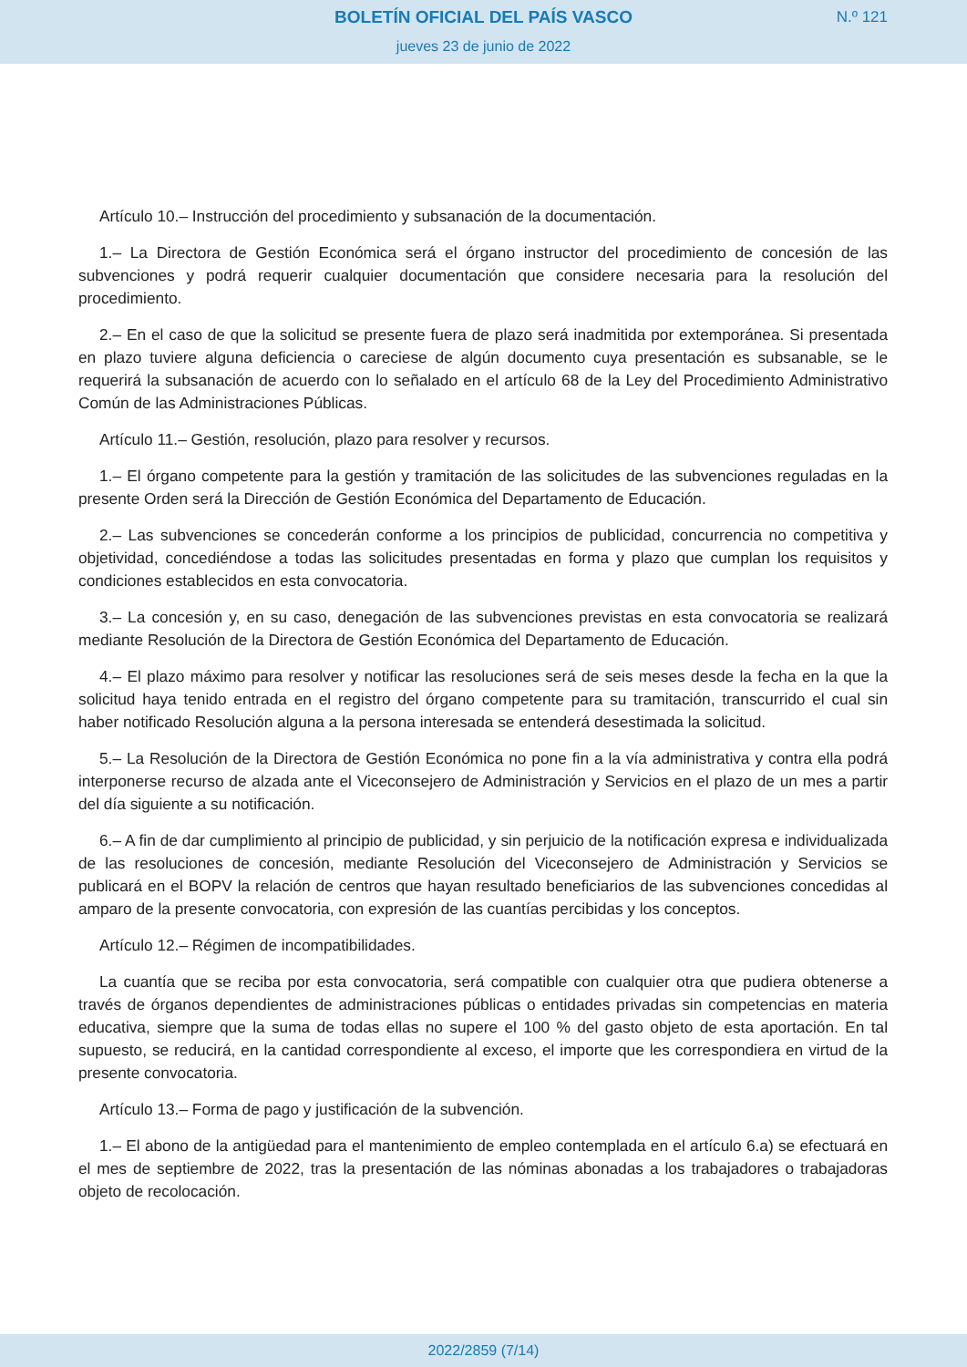BOLETÍN OFICIAL DEL PAÍS VASCO
N.º 121
jueves 23 de junio de 2022
Artículo 10.– Instrucción del procedimiento y subsanación de la documentación.
1.– La Directora de Gestión Económica será el órgano instructor del procedimiento de concesión de las subvenciones y podrá requerir cualquier documentación que considere necesaria para la resolución del procedimiento.
2.– En el caso de que la solicitud se presente fuera de plazo será inadmitida por extemporánea. Si presentada en plazo tuviere alguna deficiencia o careciese de algún documento cuya presentación es subsanable, se le requerirá la subsanación de acuerdo con lo señalado en el artículo 68 de la Ley del Procedimiento Administrativo Común de las Administraciones Públicas.
Artículo 11.– Gestión, resolución, plazo para resolver y recursos.
1.– El órgano competente para la gestión y tramitación de las solicitudes de las subvenciones reguladas en la presente Orden será la Dirección de Gestión Económica del Departamento de Educación.
2.– Las subvenciones se concederán conforme a los principios de publicidad, concurrencia no competitiva y objetividad, concediéndose a todas las solicitudes presentadas en forma y plazo que cumplan los requisitos y condiciones establecidos en esta convocatoria.
3.– La concesión y, en su caso, denegación de las subvenciones previstas en esta convocatoria se realizará mediante Resolución de la Directora de Gestión Económica del Departamento de Educación.
4.– El plazo máximo para resolver y notificar las resoluciones será de seis meses desde la fecha en la que la solicitud haya tenido entrada en el registro del órgano competente para su tramitación, transcurrido el cual sin haber notificado Resolución alguna a la persona interesada se entenderá desestimada la solicitud.
5.– La Resolución de la Directora de Gestión Económica no pone fin a la vía administrativa y contra ella podrá interponerse recurso de alzada ante el Viceconsejero de Administración y Servicios en el plazo de un mes a partir del día siguiente a su notificación.
6.– A fin de dar cumplimiento al principio de publicidad, y sin perjuicio de la notificación expresa e individualizada de las resoluciones de concesión, mediante Resolución del Viceconsejero de Administración y Servicios se publicará en el BOPV la relación de centros que hayan resultado beneficiarios de las subvenciones concedidas al amparo de la presente convocatoria, con expresión de las cuantías percibidas y los conceptos.
Artículo 12.– Régimen de incompatibilidades.
La cuantía que se reciba por esta convocatoria, será compatible con cualquier otra que pudiera obtenerse a través de órganos dependientes de administraciones públicas o entidades privadas sin competencias en materia educativa, siempre que la suma de todas ellas no supere el 100 % del gasto objeto de esta aportación. En tal supuesto, se reducirá, en la cantidad correspondiente al exceso, el importe que les correspondiera en virtud de la presente convocatoria.
Artículo 13.– Forma de pago y justificación de la subvención.
1.– El abono de la antigüedad para el mantenimiento de empleo contemplada en el artículo 6.a) se efectuará en el mes de septiembre de 2022, tras la presentación de las nóminas abonadas a los trabajadores o trabajadoras objeto de recolocación.
2022/2859 (7/14)